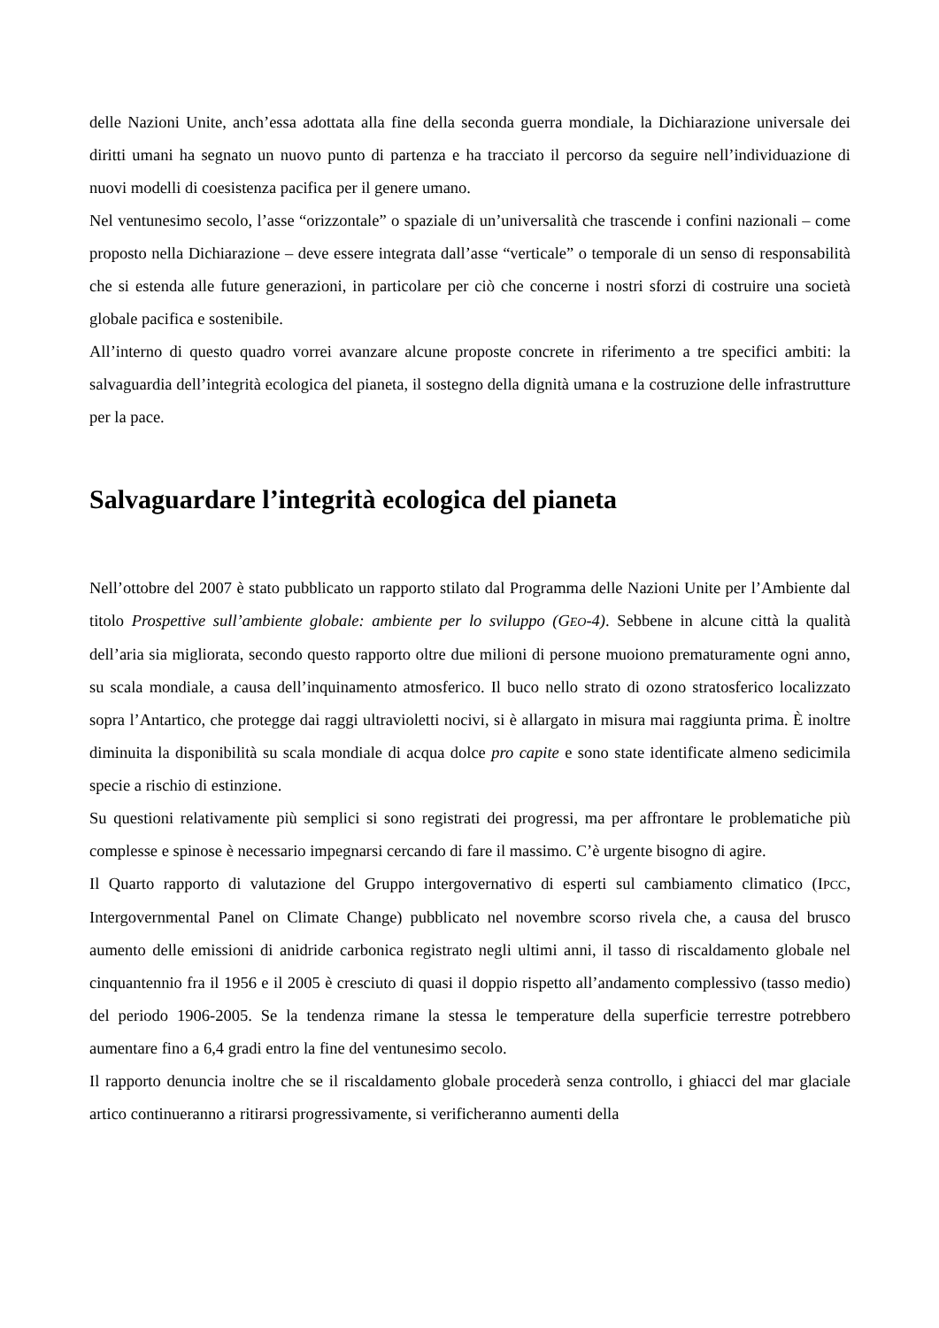delle Nazioni Unite, anch’essa adottata alla fine della seconda guerra mondiale, la Dichiarazione universale dei diritti umani ha segnato un nuovo punto di partenza e ha tracciato il percorso da seguire nell’individuazione di nuovi modelli di coesistenza pacifica per il genere umano.
Nel ventunesimo secolo, l’asse “orizzontale” o spaziale di un’universalità che trascende i confini nazionali – come proposto nella Dichiarazione – deve essere integrata dall’asse “verticale” o temporale di un senso di responsabilità che si estenda alle future generazioni, in particolare per ciò che concerne i nostri sforzi di costruire una società globale pacifica e sostenibile.
All’interno di questo quadro vorrei avanzare alcune proposte concrete in riferimento a tre specifici ambiti: la salvaguardia dell’integrità ecologica del pianeta, il sostegno della dignità umana e la costruzione delle infrastrutture per la pace.
Salvaguardare l’integrità ecologica del pianeta
Nell’ottobre del 2007 è stato pubblicato un rapporto stilato dal Programma delle Nazioni Unite per l’Ambiente dal titolo Prospettive sull’ambiente globale: ambiente per lo sviluppo (GEO-4). Sebbene in alcune città la qualità dell’aria sia migliorata, secondo questo rapporto oltre due milioni di persone muoiono prematuramente ogni anno, su scala mondiale, a causa dell’inquinamento atmosferico. Il buco nello strato di ozono stratosferico localizzato sopra l’Antartico, che protegge dai raggi ultravioletti nocivi, si è allargato in misura mai raggiunta prima. È inoltre diminuita la disponibilità su scala mondiale di acqua dolce pro capite e sono state identificate almeno sedicimila specie a rischio di estinzione.
Su questioni relativamente più semplici si sono registrati dei progressi, ma per affrontare le problematiche più complesse e spinose è necessario impegnarsi cercando di fare il massimo. C’è urgente bisogno di agire.
Il Quarto rapporto di valutazione del Gruppo intergovernativo di esperti sul cambiamento climatico (IPCC, Intergovernmental Panel on Climate Change) pubblicato nel novembre scorso rivela che, a causa del brusco aumento delle emissioni di anidride carbonica registrato negli ultimi anni, il tasso di riscaldamento globale nel cinquantennio fra il 1956 e il 2005 è cresciuto di quasi il doppio rispetto all’andamento complessivo (tasso medio) del periodo 1906-2005. Se la tendenza rimane la stessa le temperature della superficie terrestre potrebbero aumentare fino a 6,4 gradi entro la fine del ventunesimo secolo.
Il rapporto denuncia inoltre che se il riscaldamento globale procederà senza controllo, i ghiacci del mar glaciale artico continueranno a ritirarsi progressivamente, si verificheranno aumenti della